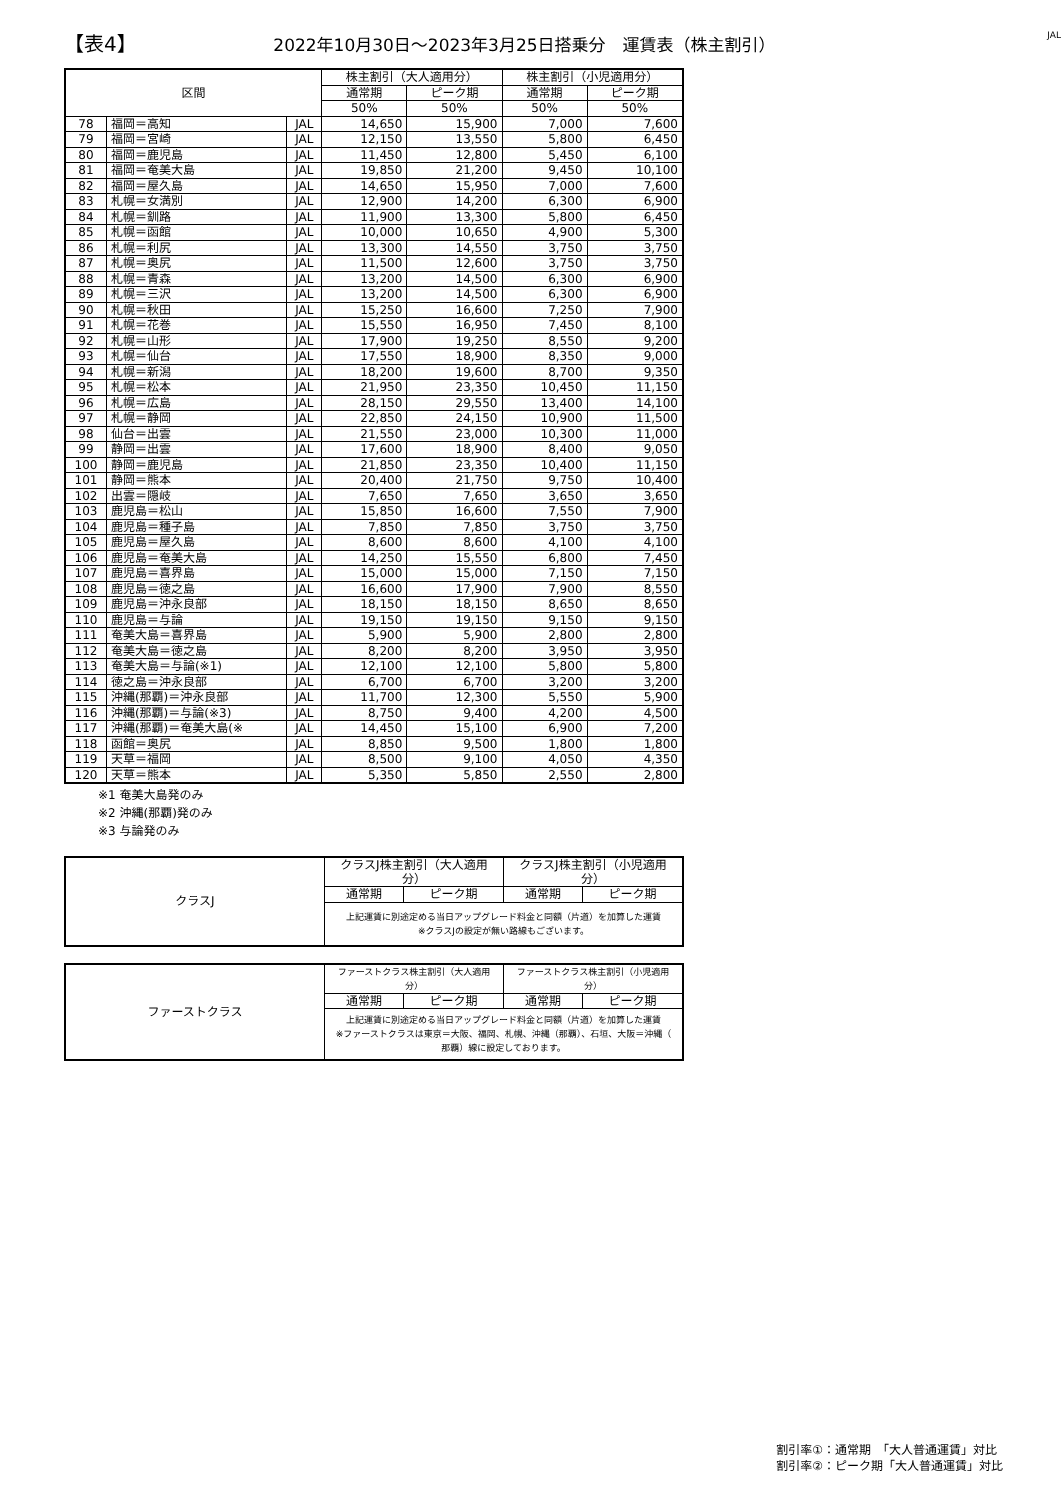【表4】
2022年10月30日～2023年3月25日搭乗分　運賃表（株主割引）
JAL
| 区間 | | | 株主割引（大人適用分） | | 株主割引（小児適用分） | |
| --- | --- | --- | --- | --- | --- | --- |
| | | | 通常期 | ピーク期 | 通常期 | ピーク期 |
| | | | 50% | 50% | 50% | 50% |
| 78 | 福岡＝高知 | JAL | 14,650 | 15,900 | 7,000 | 7,600 |
| 79 | 福岡＝宮崎 | JAL | 12,150 | 13,550 | 5,800 | 6,450 |
| 80 | 福岡＝鹿児島 | JAL | 11,450 | 12,800 | 5,450 | 6,100 |
| 81 | 福岡＝奄美大島 | JAL | 19,850 | 21,200 | 9,450 | 10,100 |
| 82 | 福岡＝屋久島 | JAL | 14,650 | 15,950 | 7,000 | 7,600 |
| 83 | 札幌＝女満別 | JAL | 12,900 | 14,200 | 6,300 | 6,900 |
| 84 | 札幌＝釧路 | JAL | 11,900 | 13,300 | 5,800 | 6,450 |
| 85 | 札幌＝函館 | JAL | 10,000 | 10,650 | 4,900 | 5,300 |
| 86 | 札幌＝利尻 | JAL | 13,300 | 14,550 | 3,750 | 3,750 |
| 87 | 札幌＝奥尻 | JAL | 11,500 | 12,600 | 3,750 | 3,750 |
| 88 | 札幌＝青森 | JAL | 13,200 | 14,500 | 6,300 | 6,900 |
| 89 | 札幌＝三沢 | JAL | 13,200 | 14,500 | 6,300 | 6,900 |
| 90 | 札幌＝秋田 | JAL | 15,250 | 16,600 | 7,250 | 7,900 |
| 91 | 札幌＝花巻 | JAL | 15,550 | 16,950 | 7,450 | 8,100 |
| 92 | 札幌＝山形 | JAL | 17,900 | 19,250 | 8,550 | 9,200 |
| 93 | 札幌＝仙台 | JAL | 17,550 | 18,900 | 8,350 | 9,000 |
| 94 | 札幌＝新潟 | JAL | 18,200 | 19,600 | 8,700 | 9,350 |
| 95 | 札幌＝松本 | JAL | 21,950 | 23,350 | 10,450 | 11,150 |
| 96 | 札幌＝広島 | JAL | 28,150 | 29,550 | 13,400 | 14,100 |
| 97 | 札幌＝静岡 | JAL | 22,850 | 24,150 | 10,900 | 11,500 |
| 98 | 仙台＝出雲 | JAL | 21,550 | 23,000 | 10,300 | 11,000 |
| 99 | 静岡＝出雲 | JAL | 17,600 | 18,900 | 8,400 | 9,050 |
| 100 | 静岡＝鹿児島 | JAL | 21,850 | 23,350 | 10,400 | 11,150 |
| 101 | 静岡＝熊本 | JAL | 20,400 | 21,750 | 9,750 | 10,400 |
| 102 | 出雲＝隠岐 | JAL | 7,650 | 7,650 | 3,650 | 3,650 |
| 103 | 鹿児島＝松山 | JAL | 15,850 | 16,600 | 7,550 | 7,900 |
| 104 | 鹿児島＝種子島 | JAL | 7,850 | 7,850 | 3,750 | 3,750 |
| 105 | 鹿児島＝屋久島 | JAL | 8,600 | 8,600 | 4,100 | 4,100 |
| 106 | 鹿児島＝奄美大島 | JAL | 14,250 | 15,550 | 6,800 | 7,450 |
| 107 | 鹿児島＝喜界島 | JAL | 15,000 | 15,000 | 7,150 | 7,150 |
| 108 | 鹿児島＝徳之島 | JAL | 16,600 | 17,900 | 7,900 | 8,550 |
| 109 | 鹿児島＝沖永良部 | JAL | 18,150 | 18,150 | 8,650 | 8,650 |
| 110 | 鹿児島＝与論 | JAL | 19,150 | 19,150 | 9,150 | 9,150 |
| 111 | 奄美大島＝喜界島 | JAL | 5,900 | 5,900 | 2,800 | 2,800 |
| 112 | 奄美大島＝徳之島 | JAL | 8,200 | 8,200 | 3,950 | 3,950 |
| 113 | 奄美大島＝与論(※1) | JAL | 12,100 | 12,100 | 5,800 | 5,800 |
| 114 | 徳之島＝沖永良部 | JAL | 6,700 | 6,700 | 3,200 | 3,200 |
| 115 | 沖縄(那覇)＝沖永良部 | JAL | 11,700 | 12,300 | 5,550 | 5,900 |
| 116 | 沖縄(那覇)＝与論(※3) | JAL | 8,750 | 9,400 | 4,200 | 4,500 |
| 117 | 沖縄(那覇)＝奄美大島(※ | JAL | 14,450 | 15,100 | 6,900 | 7,200 |
| 118 | 函館＝奥尻 | JAL | 8,850 | 9,500 | 1,800 | 1,800 |
| 119 | 天草＝福岡 | JAL | 8,500 | 9,100 | 4,050 | 4,350 |
| 120 | 天草＝熊本 | JAL | 5,350 | 5,850 | 2,550 | 2,800 |
※1 奄美大島発のみ
※2 沖縄(那覇)発のみ
※3 与論発のみ
| クラスJ | クラスJ株主割引（大人適用分） | | クラスJ株主割引（小児適用分） | |
| | 通常期 | ピーク期 | 通常期 | ピーク期 |
| | 上記運賃に別途定める当日アップグレード料金と同額（片道）を加算した運賃 ※クラスJの設定が無い路線もございます。 | | | |
| ファーストクラス | ファーストクラス株主割引（大人適用分） | | ファーストクラス株主割引（小児適用分） | |
| | 通常期 | ピーク期 | 通常期 | ピーク期 |
| | 上記運賃に別途定める当日アップグレード料金と同額（片道）を加算した運賃 ※ファーストクラスは東京＝大阪、福岡、札幌、沖縄（那覇）、石垣、大阪＝沖縄（ 那覇）線に設定しております。 | | | |
割引率①：通常期　「大人普通運賃」対比
割引率②：ピーク期「大人普通運賃」対比